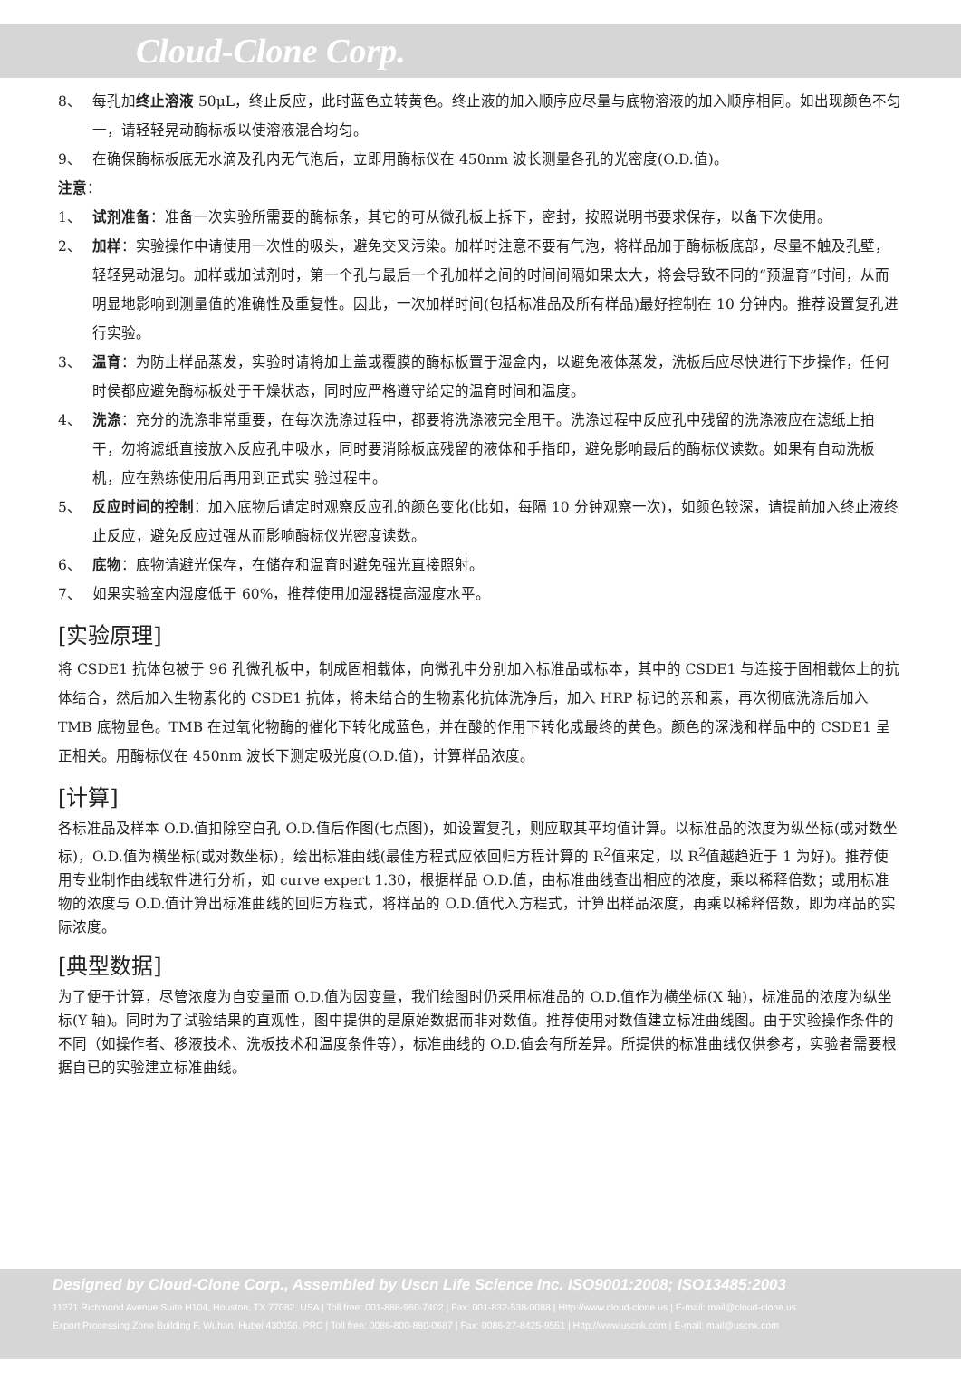Cloud-Clone Corp.
8、 每孔加终止溶液 50μL，终止反应，此时蓝色立转黄色。终止液的加入顺序应尽量与底物溶液的加入顺序相同。如出现颜色不匀一，请轻轻晃动酶标板以使溶液混合均匀。
9、 在确保酶标板底无水滴及孔内无气泡后，立即用酶标仪在 450nm 波长测量各孔的光密度(O.D.值)。
注意：
1、 试剂准备：准备一次实验所需要的酶标条，其它的可从微孔板上拆下，密封，按照说明书要求保存，以备下次使用。
2、 加样：实验操作中请使用一次性的吸头，避免交叉污染。加样时注意不要有气泡，将样品加于酶标板底部，尽量不触及孔壁，轻轻晃动混匀。加样或加试剂时，第一个孔与最后一个孔加样之间的时间间隔如果太大，将会导致不同的“预温育”时间，从而明显地影响到测量值的准确性及重复性。因此，一次加样时间(包括标准品及所有样品)最好控制在 10 分钟内。推荐设置复孔进行实验。
3、 温育：为防止样品蒸发，实验时请将加上盖或覆膜的酶标板置于湿盒内，以避免液体蒸发，洗板后应尽快进行下步操作，任何时侯都应避免酶标板处于干燥状态，同时应严格遵守给定的温育时间和温度。
4、 洗涤：充分的洗涤非常重要，在每次洗涤过程中，都要将洗涤液完全甩干。洗涤过程中反应孔中残留的洗涤液应在滤纸上拍干，勿将滤纸直接放入反应孔中吸水，同时要消除板底残留的液体和手指印，避免影响最后的酶标仪读数。如果有自动洗板机，应在熟练使用后再用到正式实 验过程中。
5、 反应时间的控制：加入底物后请定时观察反应孔的颜色变化(比如，每隔 10 分钟观察一次)，如颜色较深，请提前加入终止液终止反应，避免反应过强从而影响酶标仪光密度读数。
6、 底物：底物请避光保存，在储存和温育时避免强光直接照射。
7、 如果实验室内湿度低于 60%，推荐使用加湿器提高湿度水平。
[实验原理]
将 CSDE1 抗体包被于 96 孔微孔板中，制成固相载体，向微孔中分别加入标准品或标本，其中的 CSDE1 与连接于固相载体上的抗体结合，然后加入生物素化的 CSDE1 抗体，将未结合的生物素化抗体洗净后，加入 HRP 标记的亲和素，再次彻底洗涤后加入 TMB 底物显色。TMB 在过氧化物酶的催化下转化成蓝色，并在酸的作用下转化成最终的黄色。颜色的深浅和样品中的 CSDE1 呈正相关。用酶标仪在 450nm 波长下测定吸光度(O.D.值)，计算样品浓度。
[计算]
各标准品及样本 O.D.值扣除空白孔 O.D.值后作图(七点图)，如设置复孔，则应取其平均值计算。以标准品的浓度为纵坐标(或对数坐标)，O.D.值为横坐标(或对数坐标)，绘出标准曲线(最佳方程式应依回归方程计算的 R<sup>2</sup>值来定，以 R<sup>2</sup>值越趋近于 1 为好)。推荐使用专业制作曲线软件进行分析，如 curve expert 1.30，根据样品 O.D.值，由标准曲线查出相应的浓度，乘以稀释倍数；或用标准物的浓度与 O.D.值计算出标准曲线的回归方程式，将样品的 O.D.值代入方程式，计算出样品浓度，再乘以稀释倍数，即为样品的实际浓度。
[典型数据]
为了便于计算，尽管浓度为自变量而 O.D.值为因变量，我们绘图时仍采用标准品的 O.D.值作为横坐标(X 轴)，标准品的浓度为纵坐标(Y 轴)。同时为了试验结果的直观性，图中提供的是原始数据而非对数值。推荐使用对数值建立标准曲线图。由于实验操作条件的不同（如操作者、移液技术、洗板技术和温度条件等），标准曲线的 O.D.值会有所差异。所提供的标准曲线仅供参考，实验者需要根据自已的实验建立标准曲线。
Designed by Cloud-Clone Corp., Assembled by Uscn Life Science Inc. ISO9001:2008; ISO13485:2003
11271 Richmond Avenue Suite H104, Houston, TX 77082, USA | Toll free: 001-888-960-7402 | Fax: 001-832-538-0088 | Http://www.cloud-clone.us | E-mail: mail@cloud-clone.us
Export Processing Zone Building F, Wuhan, Hubei 430056, PRC | Toll free: 0086-800-880-0687 | Fax: 0086-27-8425-9551 | Http://www.uscnk.com | E-mail: mail@uscnk.com